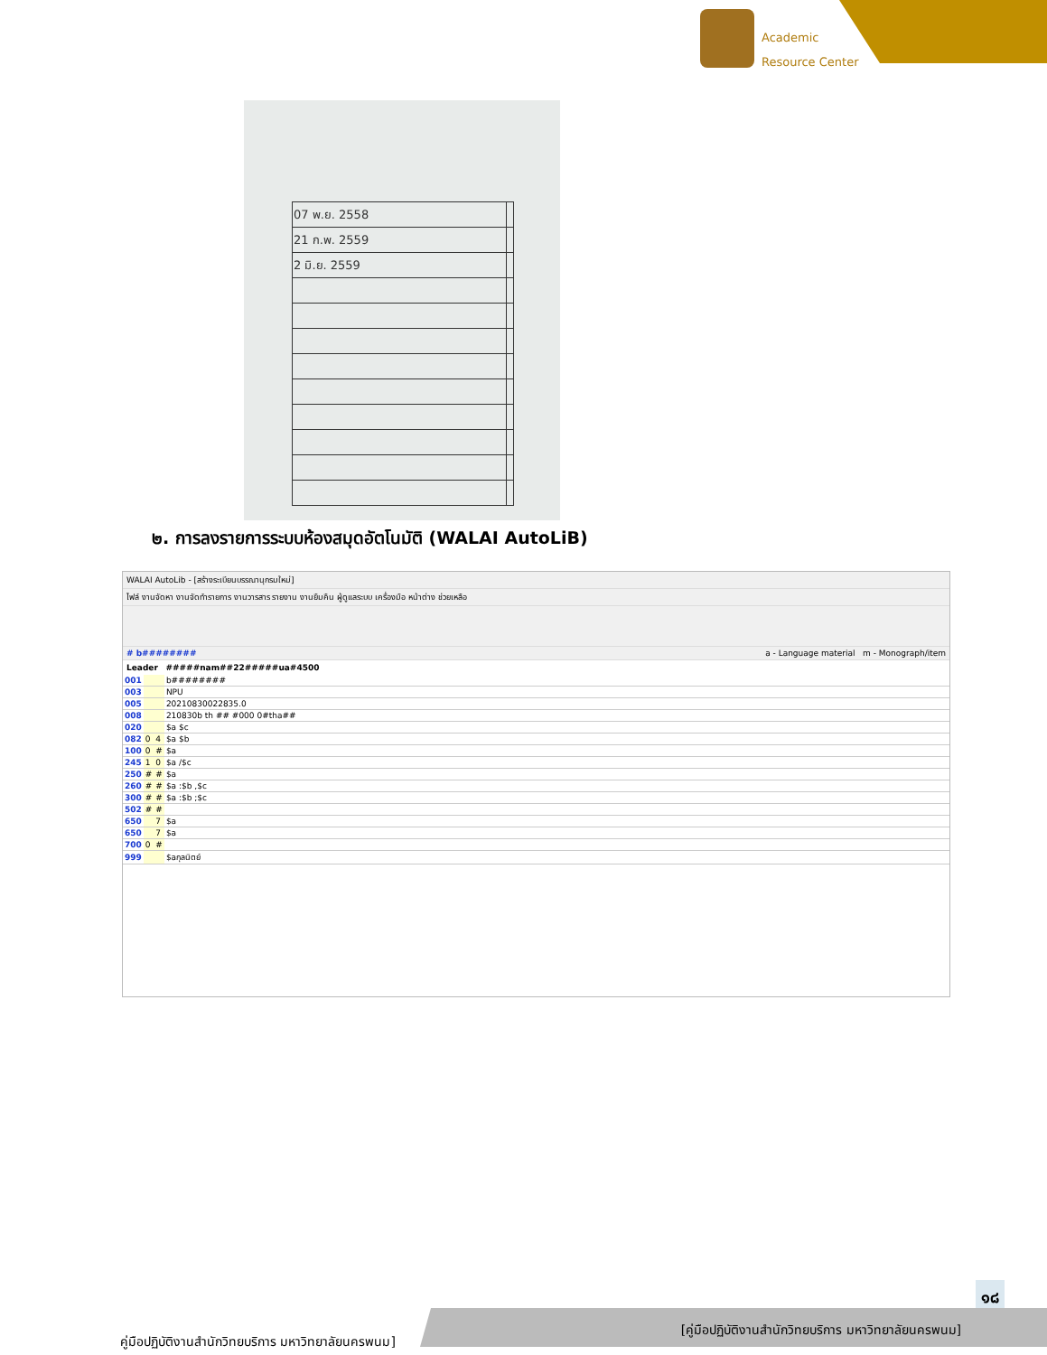Academic
Resource Center
| 07 พ.ย. 2558 | |
| 21 ก.พ. 2559 | |
| 2 มิ.ย. 2559 | |
๒. การลงรายการระบบห้องสมุดอัตโนมัติ (WALAI AutoLiB)
WALAI AutoLib - [สร้างระเบียนบรรณานุกรมใหม่]
ไฟล์ งานจัดหา งานจัดทำรายการ งานวารสาร รายงาน งานยืมคืน ผู้ดูแลระบบ เครื่องมือ หน้าต่าง ช่วยเหลือ
# b######## a - Language material m - Monograph/item
Leader #####nam##22#####ua#4500
| 001 | | | b######## |
| 003 | | | NPU |
| 005 | | | 20210830022835.0 |
| 008 | | | 210830b th ## #000 0#tha## |
| 020 | | | $a $c |
| 082 | 0 | 4 | $a $b |
| 100 | 0 | # | $a |
| 245 | 1 | 0 | $a /$c |
| 250 | # | # | $a |
| 260 | # | # | $a :$b ,$c |
| 300 | # | # | $a :$b ;$c |
| 502 | # | # | |
| 650 | | 7 | $a |
| 650 | | 7 | $a |
| 700 | 0 | # | |
| 999 | | | $aกุลนิตย์ |
๑๘
คู่มือปฏิบัติงานสำนักวิทยบริการ มหาวิทยาลัยนครพนม]
[คู่มือปฏิบัติงานสำนักวิทยบริการ มหาวิทยาลัยนครพนม]